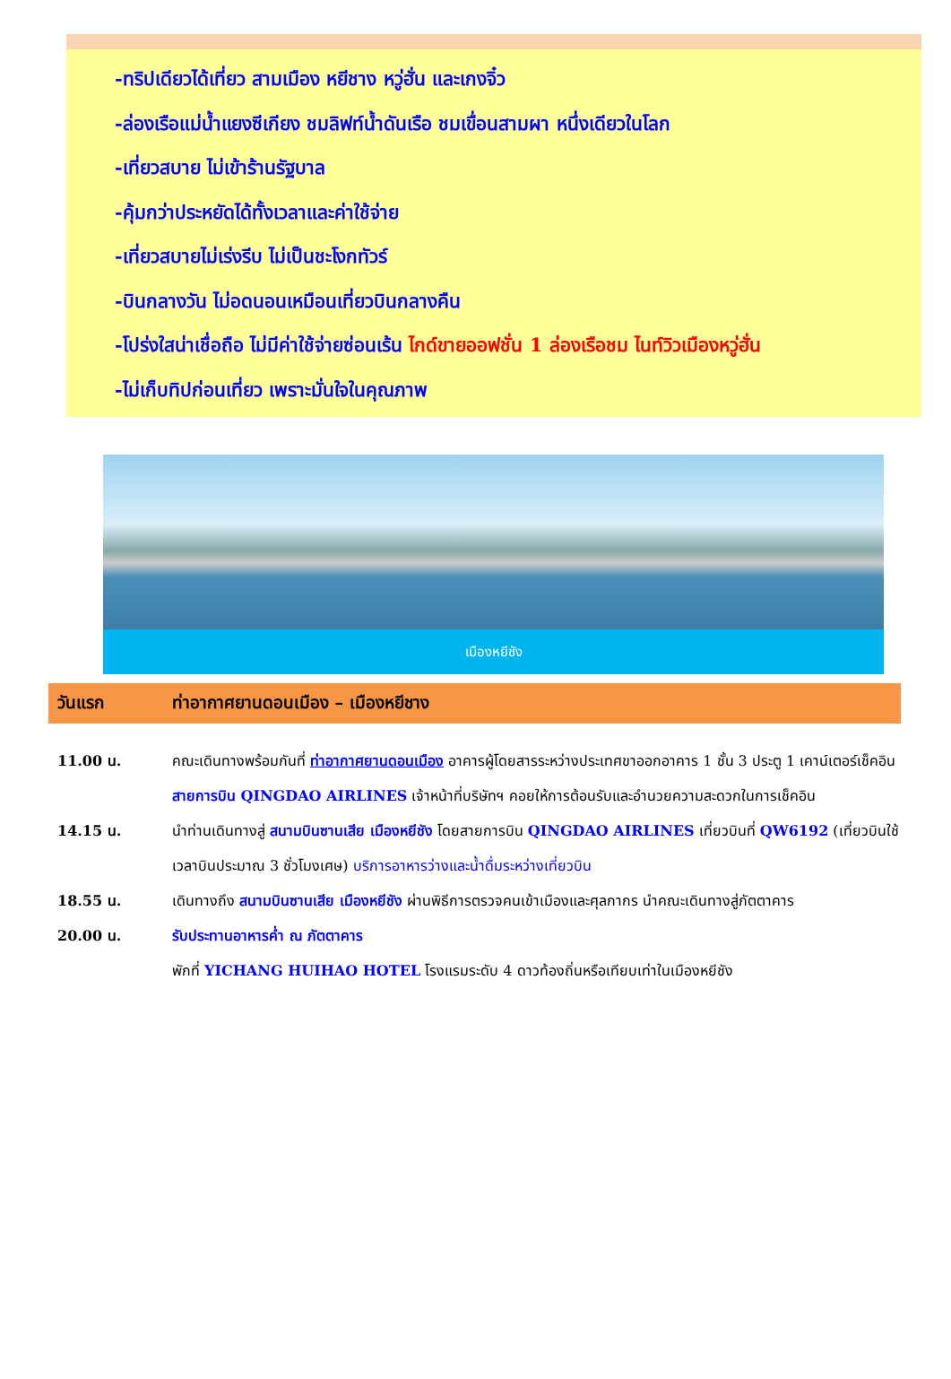-ทริปเดียวได้เที่ยว สามเมือง หยีชาง หวู่ฮั่น และเกงจิ๋ว
-ล่องเรือแม่น้ำแยงซีเกียง ชมลิฟท์น้ำดันเรือ ชมเขื่อนสามผา หนึ่งเดียวในโลก
-เที่ยวสบาย ไม่เข้าร้านรัฐบาล
-คุ้มกว่าประหยัดได้ทั้งเวลาและค่าใช้จ่าย
-เที่ยวสบายไม่เร่งรีบ ไม่เป็นชะโงกทัวร์
-บินกลางวัน ไม่อดนอนเหมือนเที่ยวบินกลางคืน
-โปร่งใสน่าเชื่อถือ ไม่มีค่าใช้จ่ายซ่อนเร้น ไกด์ขายออฟชั่น 1 ล่องเรือชม ไนท์วิวเมืองหวู่ฮั่น
-ไม่เก็บทิปก่อนเที่ยว เพราะมั่นใจในคุณภาพ
เมืองหยีชัง
วันแรก ท่าอากาศยานดอนเมือง – เมืองหยีชาง
| 11.00 น. | คณะเดินทางพร้อมกันที่ ท่าอากาศยานดอนเมือง อาคารผู้โดยสารระหว่างประเทศขาออกอาคาร 1 ชั้น 3 ประตู 1 เคาน์เตอร์เช็คอิน สายการบิน QINGDAO AIRLINES เจ้าหน้าที่บริษัทฯ คอยให้การต้อนรับและอำนวยความสะดวกในการเช็คอิน |
| 14.15 น. | นำท่านเดินทางสู่ สนามบินซานเสีย เมืองหยีชัง โดยสายการบิน QINGDAO AIRLINES เที่ยวบินที่ QW6192 (เที่ยวบินใช้เวลาบินประมาณ 3 ชั่วโมงเศษ) บริการอาหารว่างและน้ำดื่มระหว่างเที่ยวบิน |
| 18.55 น. | เดินทางถึง สนามบินซานเสีย เมืองหยีชัง ผ่านพิธีการตรวจคนเข้าเมืองและศุลกากร นำคณะเดินทางสู่ภัตตาคาร |
| 20.00 น. | รับประทานอาหารค่ำ ณ ภัตตาคาร |
| | พักที่ YICHANG HUIHAO HOTEL โรงแรมระดับ 4 ดาวท้องถิ่นหรือเทียบเท่าในเมืองหยีชัง |